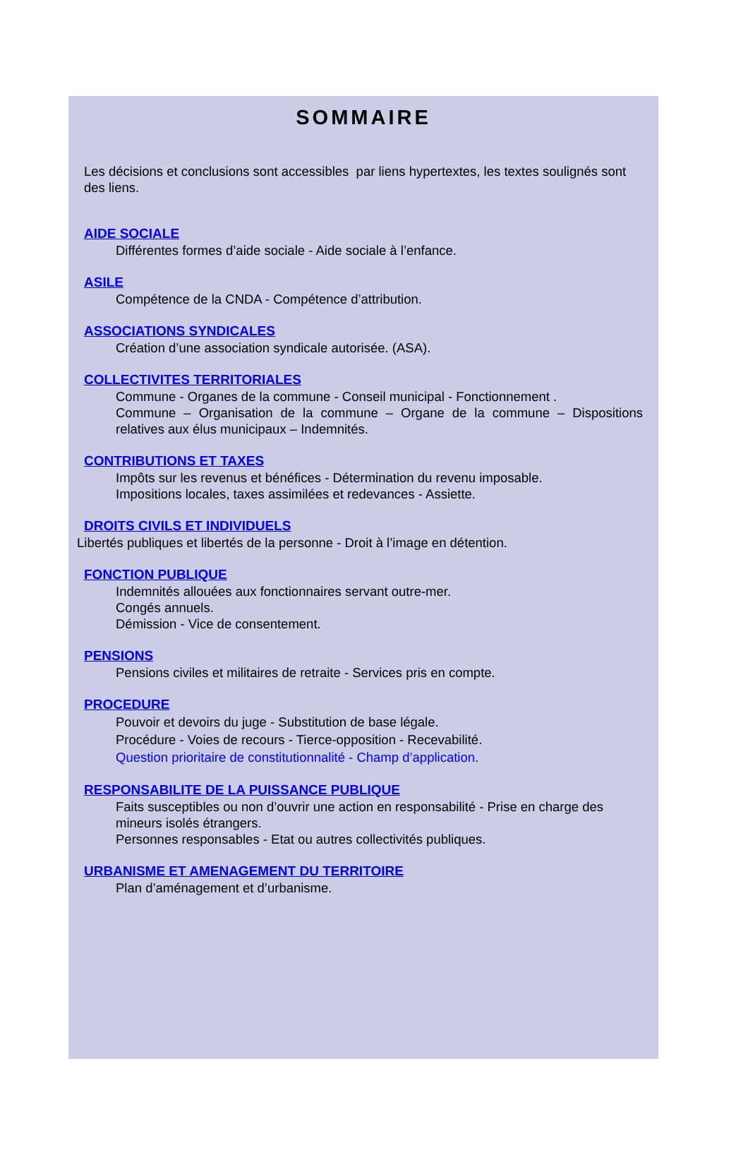SOMMAIRE
Les décisions et conclusions sont accessibles par liens hypertextes, les textes soulignés sont des liens.
AIDE SOCIALE
Différentes formes d’aide sociale - Aide sociale à l’enfance.
ASILE
Compétence de la CNDA - Compétence d’attribution.
ASSOCIATIONS SYNDICALES
Création d’une association syndicale autorisée. (ASA).
COLLECTIVITES TERRITORIALES
Commune - Organes de la commune - Conseil municipal - Fonctionnement .
Commune – Organisation de la commune – Organe de la commune – Dispositions relatives aux élus municipaux – Indemnités.
CONTRIBUTIONS ET TAXES
Impôts sur les revenus et bénéfices - Détermination du revenu imposable.
Impositions locales, taxes assimilées et redevances - Assiette.
DROITS CIVILS ET INDIVIDUELS
Libertés publiques et libertés de la personne - Droit à l’image en détention.
FONCTION PUBLIQUE
Indemnités allouées aux fonctionnaires servant outre-mer.
Congés annuels.
Démission - Vice de consentement.
PENSIONS
Pensions civiles et militaires de retraite - Services pris en compte.
PROCEDURE
Pouvoir et devoirs du juge - Substitution de base légale.
Procédure - Voies de recours - Tierce-opposition - Recevabilité.
Question prioritaire de constitutionnalité - Champ d’application.
RESPONSABILITE DE LA PUISSANCE PUBLIQUE
Faits susceptibles ou non d’ouvrir une action en responsabilité - Prise en charge des mineurs isolés étrangers.
Personnes responsables - Etat ou autres collectivités publiques.
URBANISME ET AMENAGEMENT DU TERRITOIRE
Plan d’aménagement et d’urbanisme.